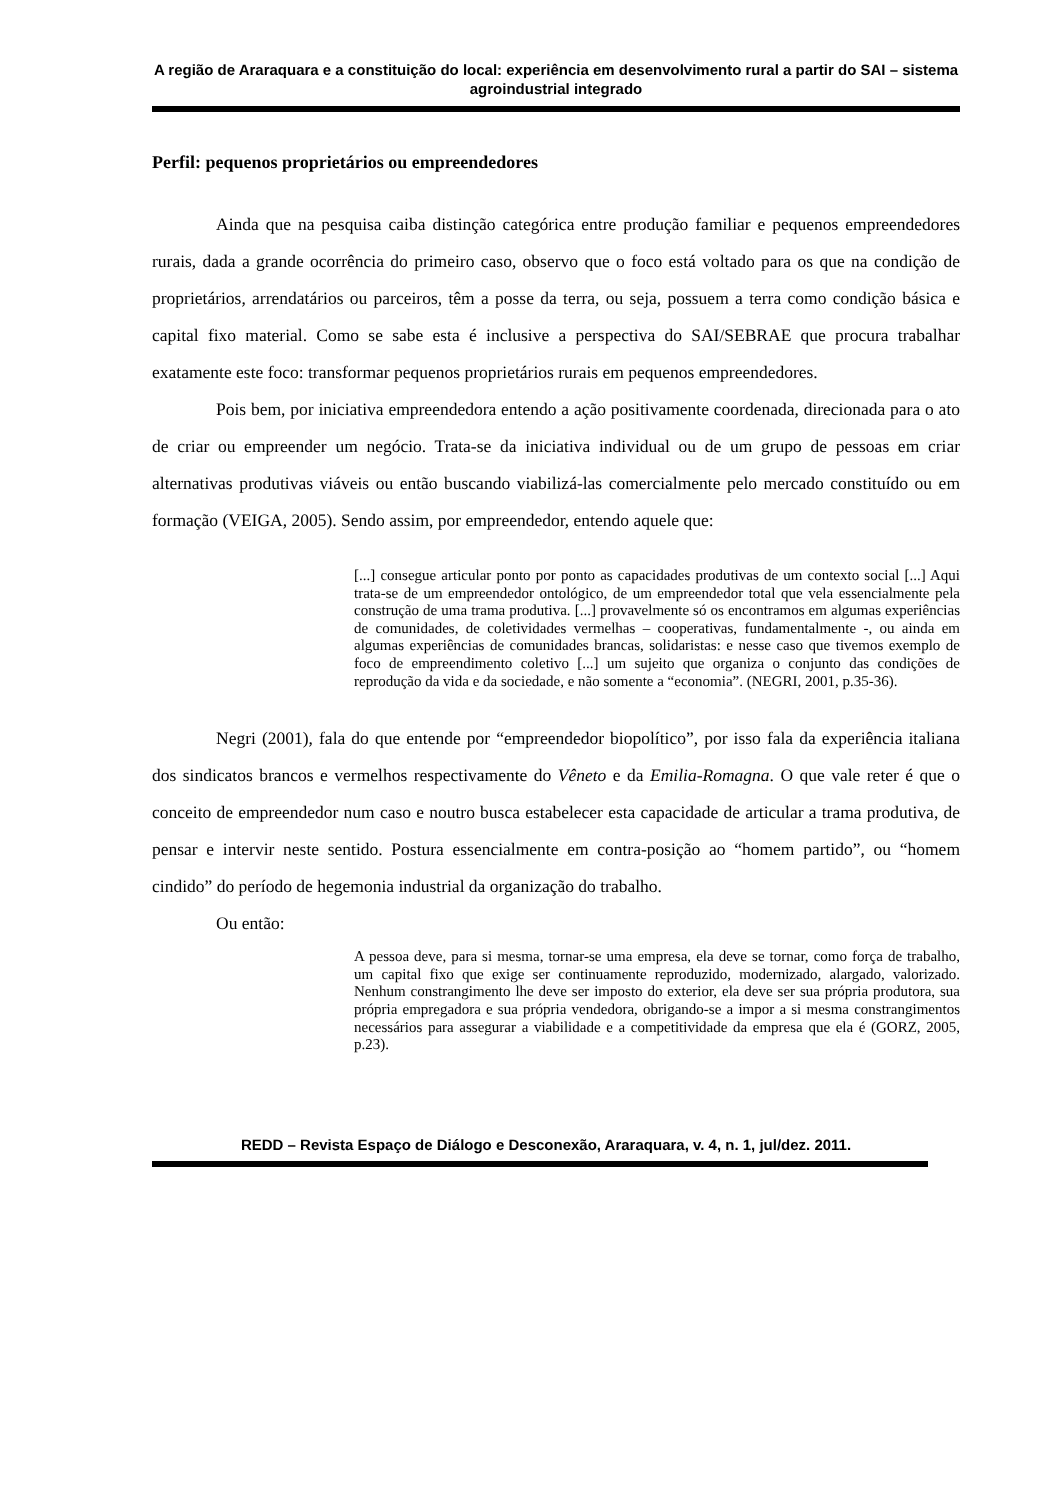A região de Araraquara e a constituição do local: experiência em desenvolvimento rural a partir do SAI – sistema agroindustrial integrado
Perfil: pequenos proprietários ou empreendedores
Ainda que na pesquisa caiba distinção categórica entre produção familiar e pequenos empreendedores rurais, dada a grande ocorrência do primeiro caso, observo que o foco está voltado para os que na condição de proprietários, arrendatários ou parceiros, têm a posse da terra, ou seja, possuem a terra como condição básica e capital fixo material. Como se sabe esta é inclusive a perspectiva do SAI/SEBRAE que procura trabalhar exatamente este foco: transformar pequenos proprietários rurais em pequenos empreendedores.
Pois bem, por iniciativa empreendedora entendo a ação positivamente coordenada, direcionada para o ato de criar ou empreender um negócio. Trata-se da iniciativa individual ou de um grupo de pessoas em criar alternativas produtivas viáveis ou então buscando viabilizá-las comercialmente pelo mercado constituído ou em formação (VEIGA, 2005). Sendo assim, por empreendedor, entendo aquele que:
[...] consegue articular ponto por ponto as capacidades produtivas de um contexto social [...] Aqui trata-se de um empreendedor ontológico, de um empreendedor total que vela essencialmente pela construção de uma trama produtiva. [...] provavelmente só os encontramos em algumas experiências de comunidades, de coletividades vermelhas – cooperativas, fundamentalmente -, ou ainda em algumas experiências de comunidades brancas, solidaristas: e nesse caso que tivemos exemplo de foco de empreendimento coletivo [...] um sujeito que organiza o conjunto das condições de reprodução da vida e da sociedade, e não somente a “economia”. (NEGRI, 2001, p.35-36).
Negri (2001), fala do que entende por “empreendedor biopolítico”, por isso fala da experiência italiana dos sindicatos brancos e vermelhos respectivamente do Vêneto e da Emilia-Romagna. O que vale reter é que o conceito de empreendedor num caso e noutro busca estabelecer esta capacidade de articular a trama produtiva, de pensar e intervir neste sentido. Postura essencialmente em contra-posição ao “homem partido”, ou “homem cindido” do período de hegemonia industrial da organização do trabalho.
Ou então:
A pessoa deve, para si mesma, tornar-se uma empresa, ela deve se tornar, como força de trabalho, um capital fixo que exige ser continuamente reproduzido, modernizado, alargado, valorizado. Nenhum constrangimento lhe deve ser imposto do exterior, ela deve ser sua própria produtora, sua própria empregadora e sua própria vendedora, obrigando-se a impor a si mesma constrangimentos necessários para assegurar a viabilidade e a competitividade da empresa que ela é (GORZ, 2005, p.23).
REDD – Revista Espaço de Diálogo e Desconexão, Araraquara, v. 4, n. 1, jul/dez. 2011.